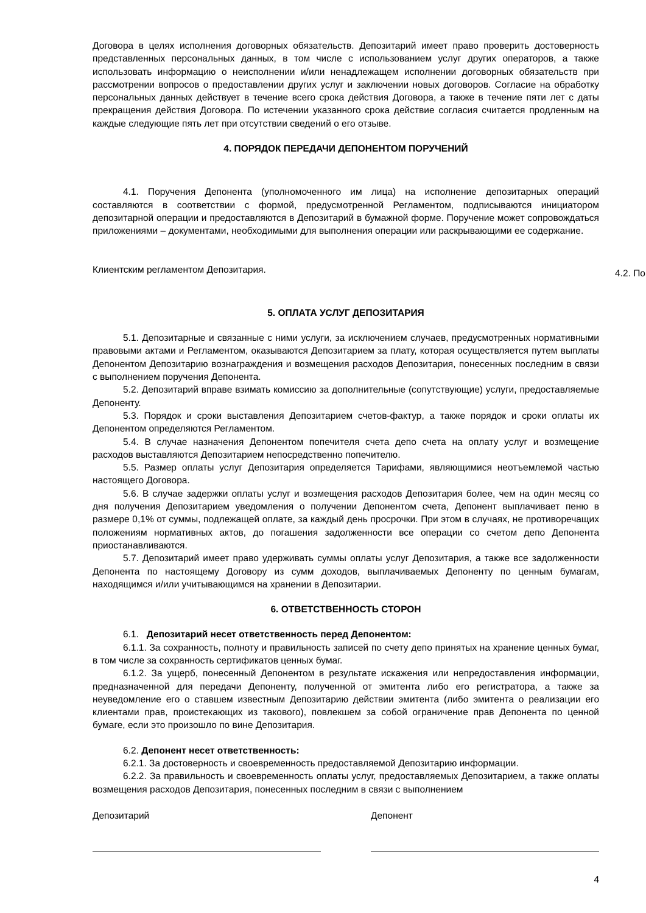Договора в целях исполнения договорных обязательств. Депозитарий имеет право проверить достоверность представленных персональных данных, в том числе с использованием услуг других операторов, а также использовать информацию о неисполнении и/или ненадлежащем исполнении договорных обязательств при рассмотрении вопросов о предоставлении других услуг и заключении новых договоров. Согласие на обработку персональных данных действует в течение всего срока действия Договора, а также в течение пяти лет с даты прекращения действия Договора. По истечении указанного срока действие согласия считается продленным на каждые следующие пять лет при отсутствии сведений о его отзыве.
4. ПОРЯДОК ПЕРЕДАЧИ ДЕПОНЕНТОМ ПОРУЧЕНИЙ
4.1. Поручения Депонента (уполномоченного им лица) на исполнение депозитарных операций составляются в соответствии с формой, предусмотренной Регламентом, подписываются инициатором депозитарной операции и предоставляются в Депозитарий в бумажной форме. Поручение может сопровождаться приложениями – документами, необходимыми для выполнения операции или раскрывающими ее содержание.
Клиентским регламентом Депозитария.
5. ОПЛАТА УСЛУГ ДЕПОЗИТАРИЯ
5.1. Депозитарные и связанные с ними услуги, за исключением случаев, предусмотренных нормативными правовыми актами и Регламентом, оказываются Депозитарием за плату, которая осуществляется путем выплаты Депонентом Депозитарию вознаграждения и возмещения расходов Депозитария, понесенных последним в связи с выполнением поручения Депонента.
5.2. Депозитарий вправе взимать комиссию за дополнительные (сопутствующие) услуги, предоставляемые Депоненту.
5.3. Порядок и сроки выставления Депозитарием счетов-фактур, а также порядок и сроки оплаты их Депонентом определяются Регламентом.
5.4. В случае назначения Депонентом попечителя счета депо счета на оплату услуг и возмещение расходов выставляются Депозитарием непосредственно попечителю.
5.5. Размер оплаты услуг Депозитария определяется Тарифами, являющимися неотъемлемой частью настоящего Договора.
5.6. В случае задержки оплаты услуг и возмещения расходов Депозитария более, чем на один месяц со дня получения Депозитарием уведомления о получении Депонентом счета, Депонент выплачивает пеню в размере 0,1% от суммы, подлежащей оплате, за каждый день просрочки. При этом в случаях, не противоречащих положениям нормативных актов, до погашения задолженности все операции со счетом депо Депонента приостанавливаются.
5.7. Депозитарий имеет право удерживать суммы оплаты услуг Депозитария, а также все задолженности Депонента по настоящему Договору из сумм доходов, выплачиваемых Депоненту по ценным бумагам, находящимся и/или учитывающимся на хранении в Депозитарии.
6. ОТВЕТСТВЕННОСТЬ СТОРОН
6.1. Депозитарий несет ответственность перед Депонентом:
6.1.1. За сохранность, полноту и правильность записей по счету депо принятых на хранение ценных бумаг, в том числе за сохранность сертификатов ценных бумаг.
6.1.2. За ущерб, понесенный Депонентом в результате искажения или непредоставления информации, предназначенной для передачи Депоненту, полученной от эмитента либо его регистратора, а также за неуведомление его о ставшем известным Депозитарию действии эмитента (либо эмитента о реализации его клиентами прав, проистекающих из такового), повлекшем за собой ограничение прав Депонента по ценной бумаге, если это произошло по вине Депозитария.
6.2. Депонент несет ответственность:
6.2.1. За достоверность и своевременность предоставляемой Депозитарию информации.
6.2.2. За правильность и своевременность оплаты услуг, предоставляемых Депозитарием, а также оплаты возмещения расходов Депозитария, понесенных последним в связи с выполнением
Депозитарий Депонент
4
4.2. По